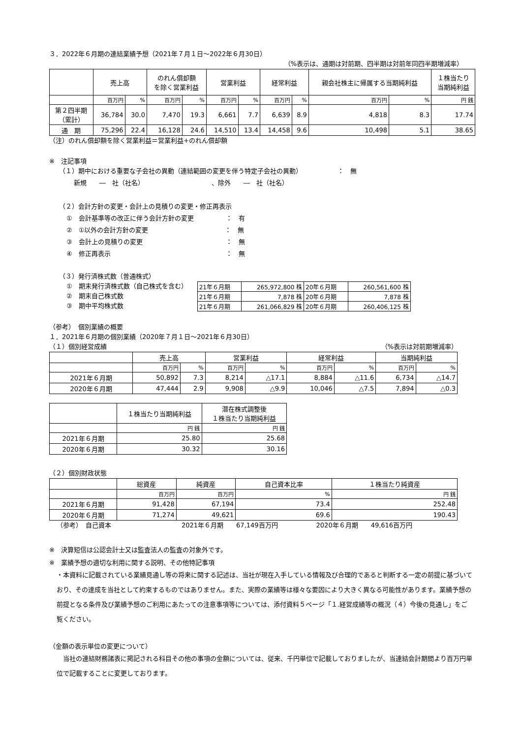３．2022年６月期の連結業績予想（2021年７月１日～2022年６月30日）
（%表示は、通期は対前期、四半期は対前年同四半期増減率）
| | 売上高 | | のれん償却額 を除く営業利益 | | 営業利益 | | 経常利益 | | 親会社株主に帰属する当期純利益 | | １株当たり 当期純利益 |
| --- | --- | --- | --- | --- | --- | --- | --- | --- | --- | --- | --- |
| | 百万円 | % | 百万円 | % | 百万円 | % | 百万円 | % | 百万円 | % | 円 銭 |
| 第２四半期 （累計） | 36,784 | 30.0 | 7,470 | 19.3 | 6,661 | 7.7 | 6,639 | 8.9 | 4,818 | 8.3 | 17.74 |
| 通 期 | 75,296 | 22.4 | 16,128 | 24.6 | 14,510 | 13.4 | 14,458 | 9.6 | 10,498 | 5.1 | 38.65 |
（注）のれん償却額を除く営業利益＝営業利益+のれん償却額
※　注記事項
（１）期中における重要な子会社の異動（連結範囲の変更を伴う特定子会社の異動）　　　　　　：　無
新規　　―　社（社名）　　　　　　　　　　　、除外　　―　社（社名）
（２）会計方針の変更・会計上の見積りの変更・修正再表示
①　会計基準等の改正に伴う会計方針の変更　　　　　：　有
②　①以外の会計方針の変更　　　　　　　　　　　　：　無
③　会計上の見積りの変更　　　　　　　　　　　　　：　無
④　修正再表示　　　　　　　　　　　　　　　　　　：　無
（３）発行済株式数（普通株式）
①　期末発行済株式数（自己株式を含む）
②　期末自己株式数
③　期中平均株式数
| 21年６月期 | 265,972,800 株 | 20年６月期 | 260,561,600 株 |
| 21年６月期 | 7,878 株 | 20年６月期 | 7,878 株 |
| 21年６月期 | 261,066,829 株 | 20年６月期 | 260,406,125 株 |
（参考）　個別業績の概要
１．2021年６月期の個別業績（2020年７月１日～2021年６月30日）
（１）個別経営成績 （%表示は対前期増減率）
| | 売上高 | | 営業利益 | | 経常利益 | | 当期純利益 | |
| --- | --- | --- | --- | --- | --- | --- | --- | --- |
| | 百万円 | % | 百万円 | % | 百万円 | % | 百万円 | % |
| 2021年６月期 | 50,892 | 7.3 | 8,214 | △17.1 | 8,884 | △11.6 | 6,734 | △14.7 |
| 2020年６月期 | 47,444 | 2.9 | 9,908 | △9.9 | 10,046 | △7.5 | 7,894 | △0.3 |
| | １株当たり当期純利益 | 潜在株式調整後 １株当たり当期純利益 |
| --- | --- | --- |
| | 円 銭 | 円 銭 |
| 2021年６月期 | 25.80 | 25.68 |
| 2020年６月期 | 30.32 | 30.16 |
（２）個別財政状態
| | 総資産 | 純資産 | 自己資本比率 | １株当たり純資産 |
| --- | --- | --- | --- | --- |
| | 百万円 | 百万円 | % | 円 銭 |
| 2021年６月期 | 91,428 | 67,194 | 73.4 | 252.48 |
| 2020年６月期 | 71,274 | 49,621 | 69.6 | 190.43 |
（参考）　自己資本　　　　　　　　　　　2021年６月期　　67,149百万円　　　　　　2020年６月期　　49,616百万円
※　決算短信は公認会計士又は監査法人の監査の対象外です。
※　業績予想の適切な利用に関する説明、その他特記事項
・本資料に記載されている業績見通し等の将来に関する記述は、当社が現在入手している情報及び合理的であると判断する一定の前提に基づいており、その達成を当社として約束するものではありません。また、実際の業績等は様々な要因により大きく異なる可能性があります。業績予想の前提となる条件及び業績予想のご利用にあたっての注意事項等については、添付資料５ページ「１.経営成績等の概況（４）今後の見通し」をご覧ください。
（金額の表示単位の変更について）
　当社の連結財務諸表に掲記される科目その他の事項の金額については、従来、千円単位で記載しておりましたが、当連結会計期間より百万円単位で記載することに変更しております。